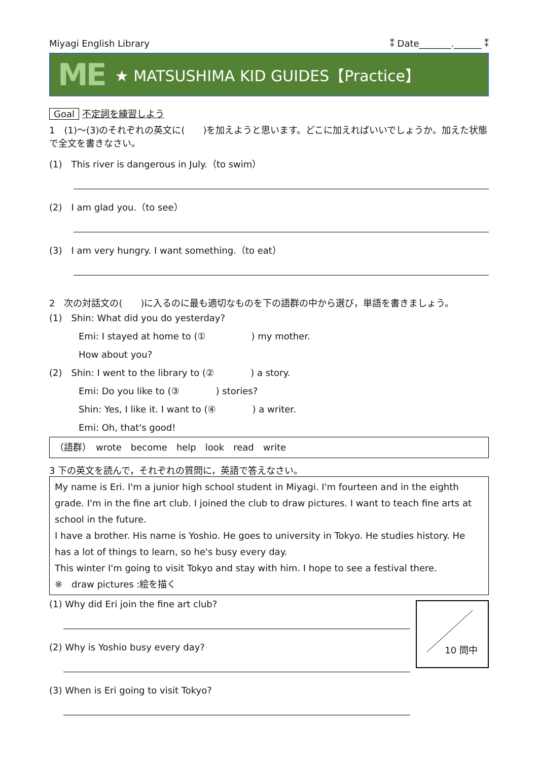Miyagi English Library ⁑ Date_______.______ ⁑
ME ★ MATSUSHIMA KID GUIDES【Practice】
Goal 不定詞を練習しよう
1　(1)～(3)のそれぞれの英文に(　　)を加えようと思います。どこに加えればいいでしょうか。加えた状態で全文を書きなさい。
(1)　This river is dangerous in July.（to swim）
(2)　I am glad you.（to see）
(3)　I am very hungry. I want something.（to eat）
2　次の対話文の(　　)に入るのに最も適切なものを下の語群の中から選び，単語を書きましょう。
(1)　Shin: What did you do yesterday?
Emi: I stayed at home to (①　　　　　) my mother.
How about you?
(2)　Shin: I went to the library to (②　　　　) a story.
Emi: Do you like to (③　　　　) stories?
Shin: Yes, I like it. I want to (④　　　　) a writer.
Emi: Oh, that's good!
（語群）　wrote　become　help　look　read　write
3 下の英文を読んで，それぞれの質問に，英語で答えなさい。
My name is Eri. I'm a junior high school student in Miyagi. I'm fourteen and in the eighth grade. I'm in the fine art club. I joined the club to draw pictures. I want to teach fine arts at school in the future.
I have a brother. His name is Yoshio. He goes to university in Tokyo. He studies history. He has a lot of things to learn, so he's busy every day.
This winter I'm going to visit Tokyo and stay with him. I hope to see a festival there.
※　draw pictures :絵を描く
10 問中
(1) Why did Eri join the fine art club?
(2) Why is Yoshio busy every day?
(3) When is Eri going to visit Tokyo?